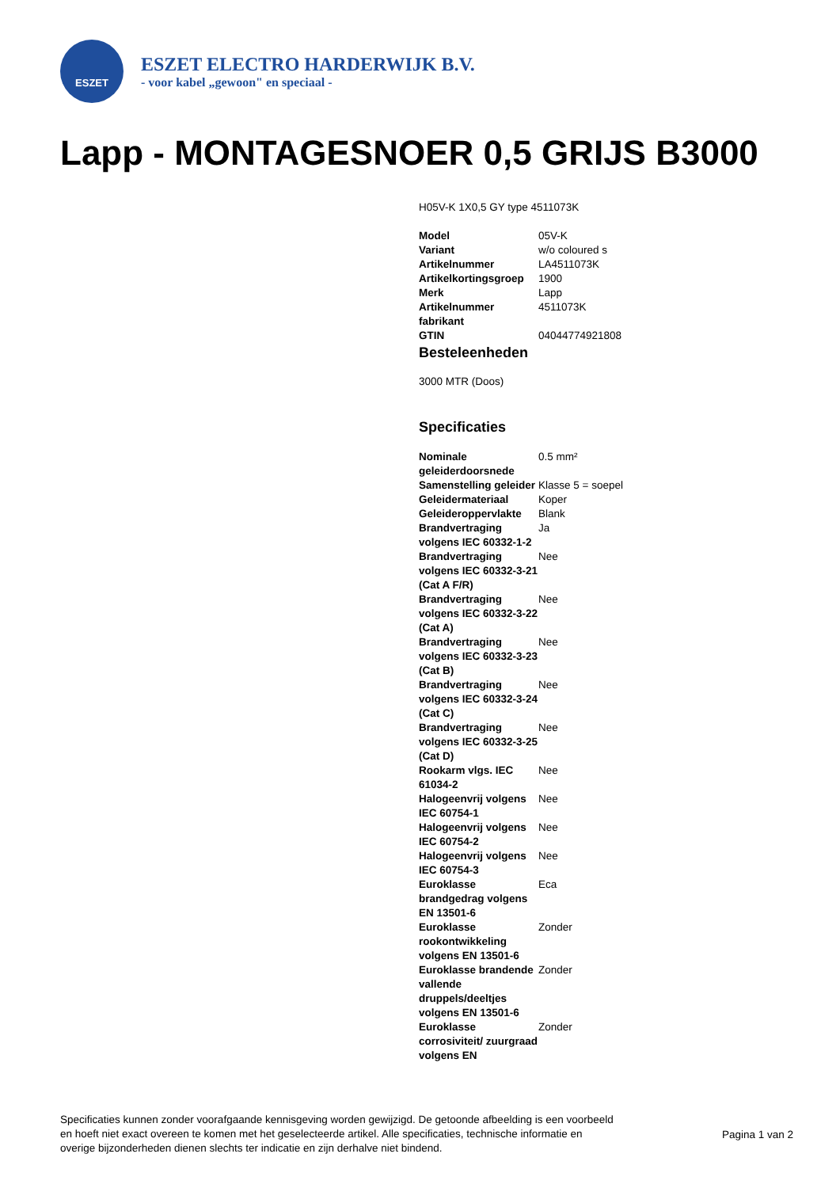ESZET
ESZET ELECTRO HARDERWIJK B.V.
- voor kabel „gewoon" en speciaal -
Lapp - MONTAGESNOER 0,5 GRIJS B3000
H05V-K 1X0,5 GY type 4511073K
| Model | 05V-K |
| Variant | w/o coloured s |
| Artikelnummer | LA4511073K |
| Artikelkortingsgroep | 1900 |
| Merk | Lapp |
| Artikelnummer fabrikant | 4511073K |
| GTIN | 04044774921808 |
Besteleenheden
3000 MTR (Doos)
Specificaties
| Nominale geleiderdoorsnede | 0.5 mm² |
| Samenstelling geleider | Klasse 5 = soepel |
| Geleidermateriaal | Koper |
| Geleideroppervlakte | Blank |
| Brandvertraging volgens IEC 60332-1-2 | Ja |
| Brandvertraging volgens IEC 60332-3-21 (Cat A F/R) | Nee |
| Brandvertraging volgens IEC 60332-3-22 (Cat A) | Nee |
| Brandvertraging volgens IEC 60332-3-23 (Cat B) | Nee |
| Brandvertraging volgens IEC 60332-3-24 (Cat C) | Nee |
| Brandvertraging volgens IEC 60332-3-25 (Cat D) | Nee |
| Rookarm vlgs. IEC 61034-2 | Nee |
| Halogeenvrij volgens IEC 60754-1 | Nee |
| Halogeenvrij volgens IEC 60754-2 | Nee |
| Halogeenvrij volgens IEC 60754-3 | Nee |
| Euroklasse brandgedrag volgens EN 13501-6 | Eca |
| Euroklasse rookontwikkeling volgens EN 13501-6 | Zonder |
| Euroklasse brandende vallende druppels/deeltjes volgens EN 13501-6 | Zonder |
| Euroklasse corrosiviteit/ zuurgraad volgens EN | Zonder |
Specificaties kunnen zonder voorafgaande kennisgeving worden gewijzigd. De getoonde afbeelding is een voorbeeld en hoeft niet exact overeen te komen met het geselecteerde artikel. Alle specificaties, technische informatie en overige bijzonderheden dienen slechts ter indicatie en zijn derhalve niet bindend.
Pagina 1 van 2